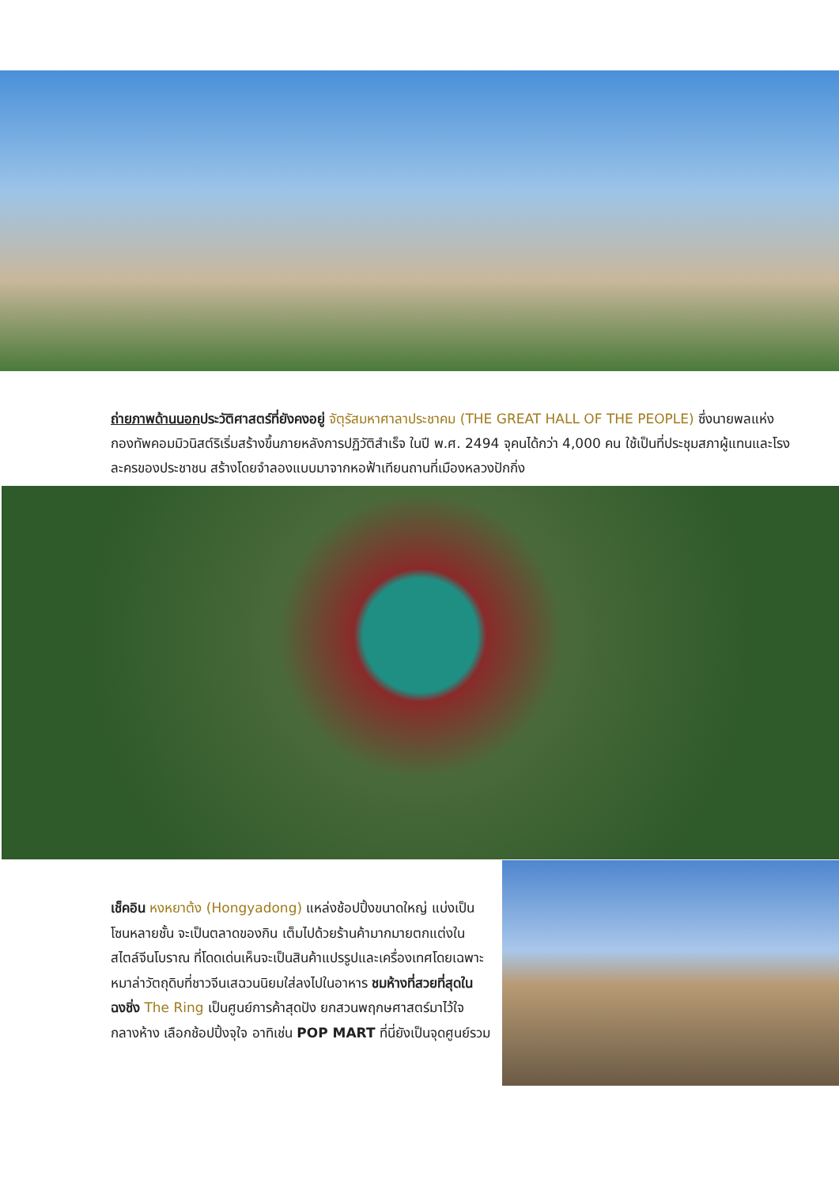ถ่ายภาพด้านนอกประวัติศาสตร์ที่ยังคงอยู่ จัตุรัสมหาศาลาประชาคม (THE GREAT HALL OF THE PEOPLE) ซึ่งนายพลแห่งกองทัพคอมมิวนิสต์ริเริ่มสร้างขึ้นภายหลังการปฏิวัติสำเร็จ ในปี พ.ศ. 2494 จุคนได้กว่า 4,000 คน ใช้เป็นที่ประชุมสภาผู้แทนและโรงละครของประชาชน สร้างโดยจำลองแบบมาจากหอฟ้าเทียนถานที่เมืองหลวงปักกิ่ง
เช็คอิน หงหยาต้ง (Hongyadong) แหล่งช้อปปิ้งขนาดใหญ่ แบ่งเป็นโซนหลายชั้น จะเป็นตลาดของกิน เต็มไปด้วยร้านค้ามากมายตกแต่งในสไตล์จีนโบราณ ที่โดดเด่นเห็นจะเป็นสินค้าแปรรูปและเครื่องเทศโดยเฉพาะหมาล่าวัตถุดิบที่ชาวจีนเสฉวนนิยมใส่ลงไปในอาหาร ชมห้างที่สวยที่สุดในฉงชิ่ง The Ring เป็นศูนย์การค้าสุดปัง ยกสวนพฤกษศาสตร์มาไว้ใจกลางห้าง เลือกช้อปปิ้งจุใจ อาทิเช่น POP MART ที่นี่ยังเป็นจุดศูนย์รวม